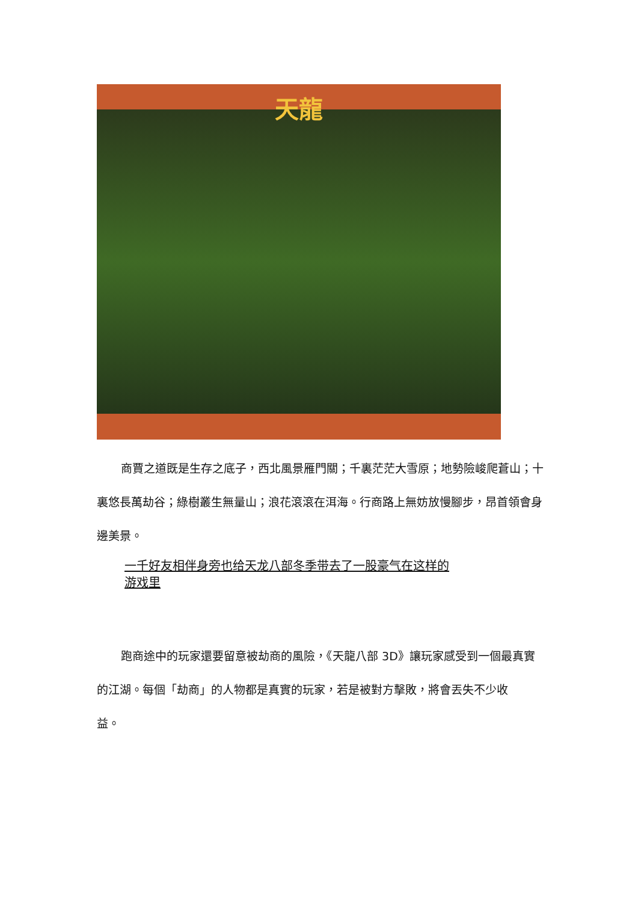天龍
商賈之道既是生存之底子，西北風景雁門關；千裏茫茫大雪原；地勢險峻爬蒼山；十裏悠長萬劫谷；綠樹叢生無量山；浪花滾滾在洱海。行商路上無妨放慢腳步，昂首領會身邊美景。
一千好友相伴身旁也给天龙八部冬季带去了一股豪气在这样的游戏里
跑商途中的玩家還要留意被劫商的風險，《天龍八部 3D》讓玩家感受到一個最真實的江湖。每個「劫商」的人物都是真實的玩家，若是被對方擊敗，將會丟失不少收
益。